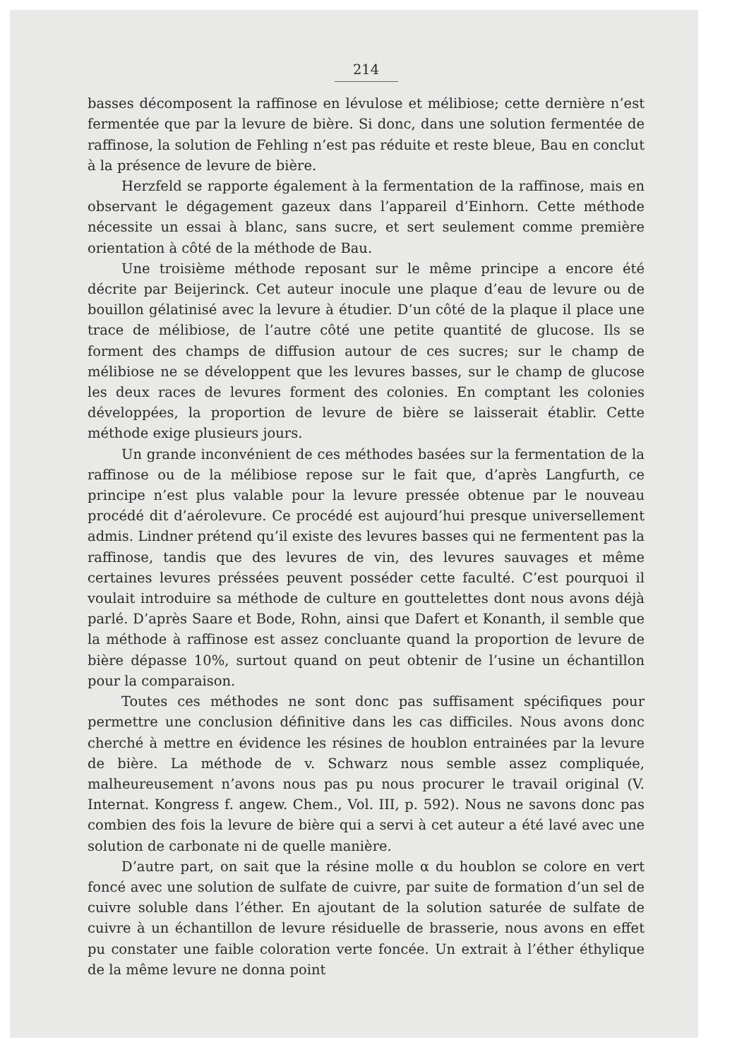214
basses décomposent la raffinose en lévulose et mélibiose; cette dernière n’est fermentée que par la levure de bière. Si donc, dans une solution fermentée de raffinose, la solution de Fehling n’est pas réduite et reste bleue, Bau en conclut à la présence de levure de bière.
Herzfeld se rapporte également à la fermentation de la raffinose, mais en observant le dégagement gazeux dans l’appareil d’Einhorn. Cette méthode nécessite un essai à blanc, sans sucre, et sert seulement comme première orientation à côté de la méthode de Bau.
Une troisième méthode reposant sur le même principe a encore été décrite par Beijerinck. Cet auteur inocule une plaque d’eau de levure ou de bouillon gélatinisé avec la levure à étudier. D’un côté de la plaque il place une trace de mélibiose, de l’autre côté une petite quantité de glucose. Ils se forment des champs de diffusion autour de ces sucres; sur le champ de mélibiose ne se développent que les levures basses, sur le champ de glucose les deux races de levures forment des colonies. En comptant les colonies développées, la proportion de levure de bière se laisserait établir. Cette méthode exige plusieurs jours.
Un grande inconvénient de ces méthodes basées sur la fermentation de la raffinose ou de la mélibiose repose sur le fait que, d’après Langfurth, ce principe n’est plus valable pour la levure pressée obtenue par le nouveau procédé dit d’aérolevure. Ce procédé est aujourd’hui presque universellement admis. Lindner prétend qu’il existe des levures basses qui ne fermentent pas la raffinose, tandis que des levures de vin, des levures sauvages et même certaines levures préssées peuvent posséder cette faculté. C’est pourquoi il voulait introduire sa méthode de culture en gouttelettes dont nous avons déjà parlé. D’après Saare et Bode, Rohn, ainsi que Dafert et Konanth, il semble que la méthode à raffinose est assez concluante quand la proportion de levure de bière dépasse 10%, surtout quand on peut obtenir de l’usine un échantillon pour la comparaison.
Toutes ces méthodes ne sont donc pas suffisament spécifiques pour permettre une conclusion définitive dans les cas difficiles. Nous avons donc cherché à mettre en évidence les résines de houblon entrainées par la levure de bière. La méthode de v. Schwarz nous semble assez compliquée, malheureusement n’avons nous pas pu nous procurer le travail original (V. Internat. Kongress f. angew. Chem., Vol. III, p. 592). Nous ne savons donc pas combien des fois la levure de bière qui a servi à cet auteur a été lavé avec une solution de carbonate ni de quelle manière.
D’autre part, on sait que la résine molle α du houblon se colore en vert foncé avec une solution de sulfate de cuivre, par suite de formation d’un sel de cuivre soluble dans l’éther. En ajoutant de la solution saturée de sulfate de cuivre à un échantillon de levure résiduelle de brasserie, nous avons en effet pu constater une faible coloration verte foncée. Un extrait à l’éther éthylique de la même levure ne donna point